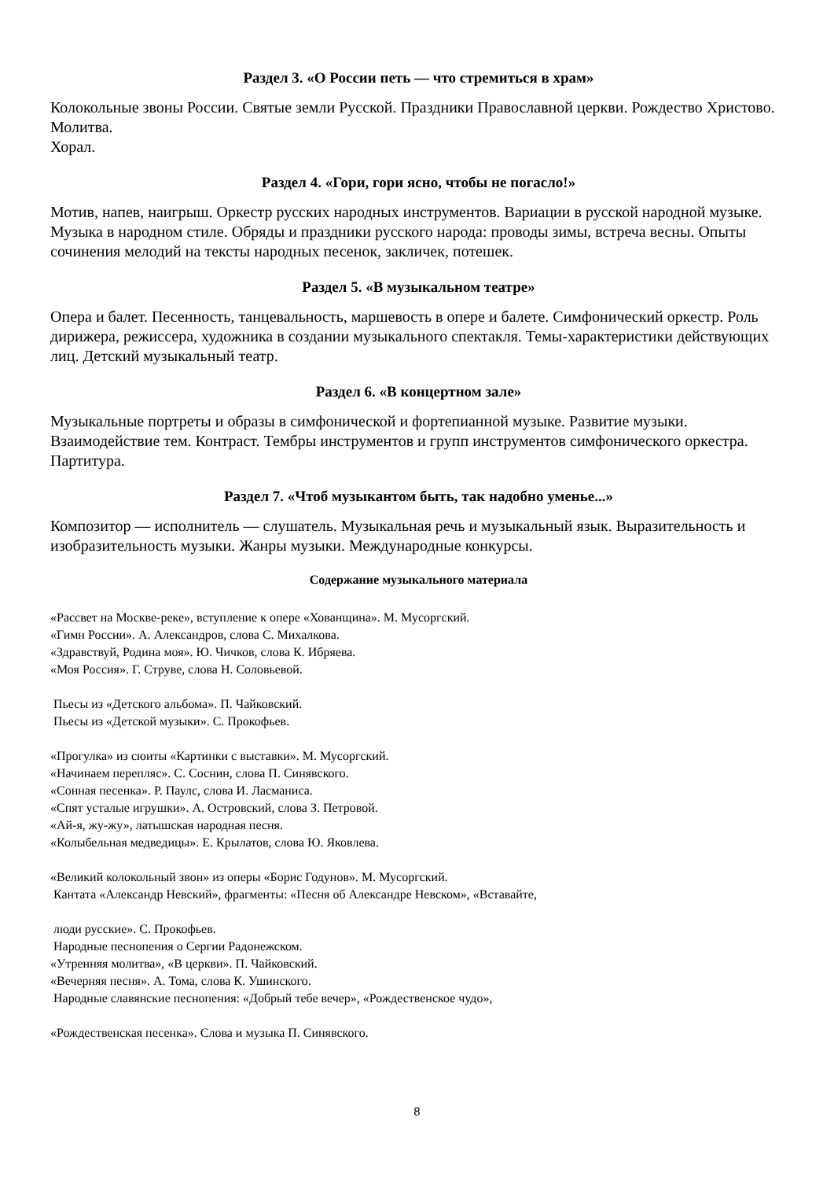Раздел 3. «О России петь — что стремиться в храм»
Колокольные звоны России. Святые земли Русской. Праздники Православной церкви. Рождество Христово. Молитва.
Хорал.
Раздел 4. «Гори, гори ясно, чтобы не погасло!»
Мотив, напев, наигрыш. Оркестр русских народных инструментов. Вариации в русской народной музыке. Музыка в народном стиле. Обряды и праздники русского народа: проводы зимы, встреча весны. Опыты сочинения мелодий на тексты народных песенок, закличек, потешек.
Раздел 5. «В музыкальном театре»
Опера и балет. Песенность, танцевальность, маршевость в опере и балете. Симфонический оркестр. Роль дирижера, режиссера, художника в создании музыкального спектакля. Темы-характеристики действующих лиц. Детский музыкальный театр.
Раздел 6. «В концертном зале»
Музыкальные портреты и образы в симфонической и фортепианной музыке. Развитие музыки. Взаимодействие тем. Контраст. Тембры инструментов и групп инструментов симфонического оркестра. Партитура.
Раздел 7. «Чтоб музыкантом быть, так надобно уменье...»
Композитор — исполнитель — слушатель. Музыкальная речь и музыкальный язык. Выразительность и изобразительность музыки. Жанры музыки. Международные конкурсы.
Содержание музыкального материала
«Рассвет на Москве-реке», вступление к опере «Хованщина». М. Мусоргский.
«Гимн России». А. Александров, слова С. Михалкова.
«Здравствуй, Родина моя». Ю. Чичков, слова К. Ибряева.
«Моя Россия». Г. Струве, слова Н. Соловьевой.
Пьесы из «Детского альбома». П. Чайковский.
Пьесы из «Детской музыки». С. Прокофьев.
«Прогулка» из сюиты «Картинки с выставки». М. Мусоргский.
«Начинаем перепляс». С. Соснин, слова П. Синявского.
«Сонная песенка». Р. Паулс, слова И. Ласманиса.
«Спят усталые игрушки». А. Островский, слова З. Петровой.
«Ай-я, жу-жу», латышская народная песня.
«Колыбельная медведицы». Е. Крылатов, слова Ю. Яковлева.
«Великий колокольный звон» из оперы «Борис Годунов». М. Мусоргский.
Кантата «Александр Невский», фрагменты: «Песня об Александре Невском», «Вставайте,
люди русские». С. Прокофьев.
Народные песнопения о Сергии Радонежском.
«Утренняя молитва», «В церкви». П. Чайковский.
«Вечерняя песня». А. Тома, слова К. Ушинского.
Народные славянские песнопения: «Добрый тебе вечер», «Рождественское чудо»,
«Рождественская песенка». Слова и музыка П. Синявского.
8